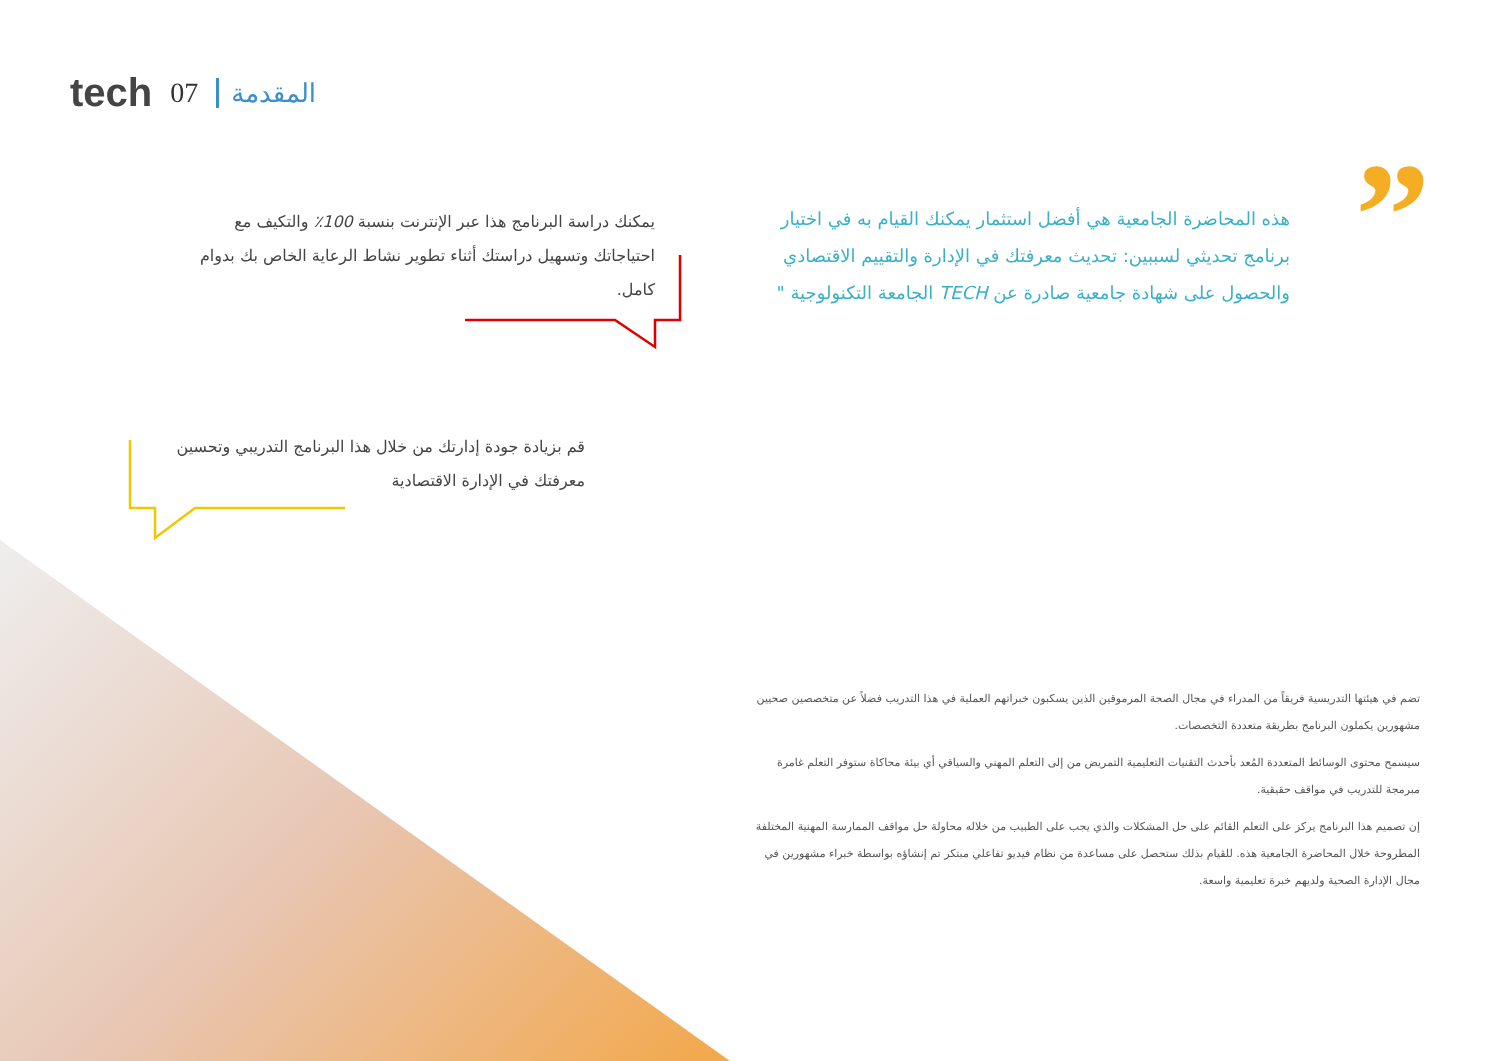tech 07 المقدمة
”
هذه المحاضرة الجامعية هي أفضل استثمار يمكنك القيام به في اختيار برنامج تحديثي لسببين: تحديث معرفتك في الإدارة والتقييم الاقتصادي والحصول على شهادة جامعية صادرة عن TECH الجامعة التكنولوجية "
يمكنك دراسة البرنامج هذا عبر الإنترنت بنسبة 100٪ والتكيف مع احتياجاتك وتسهيل دراستك أثناء تطوير نشاط الرعاية الخاص بك بدوام كامل.
قم بزيادة جودة إدارتك من خلال هذا البرنامج التدريبي وتحسين معرفتك في الإدارة الاقتصادية
تضم في هيئتها التدريسية فريقاً من المدراء في مجال الصحة المرموقين الذين يسكبون خبراتهم العملية في هذا التدريب فضلاً عن متخصصين صحيين مشهورين يكملون البرنامج بطريقة متعددة التخصصات.
سيسمح محتوى الوسائط المتعددة المُعد بأحدث التقنيات التعليمية التمريض من إلى التعلم المهني والسياقي أي بيئة محاكاة ستوفر التعلم غامرة مبرمجة للتدريب في مواقف حقيقية.
إن تصميم هذا البرنامج يركز على التعلم القائم على حل المشكلات والذي يجب على الطبيب من خلاله محاولة حل مواقف الممارسة المهنية المختلفة المطروحة خلال المحاضرة الجامعية هذه. للقيام بذلك ستحصل على مساعدة من نظام فيديو تفاعلي مبتكر تم إنشاؤه بواسطة خبراء مشهورين في مجال الإدارة الصحية ولديهم خبرة تعليمية واسعة.